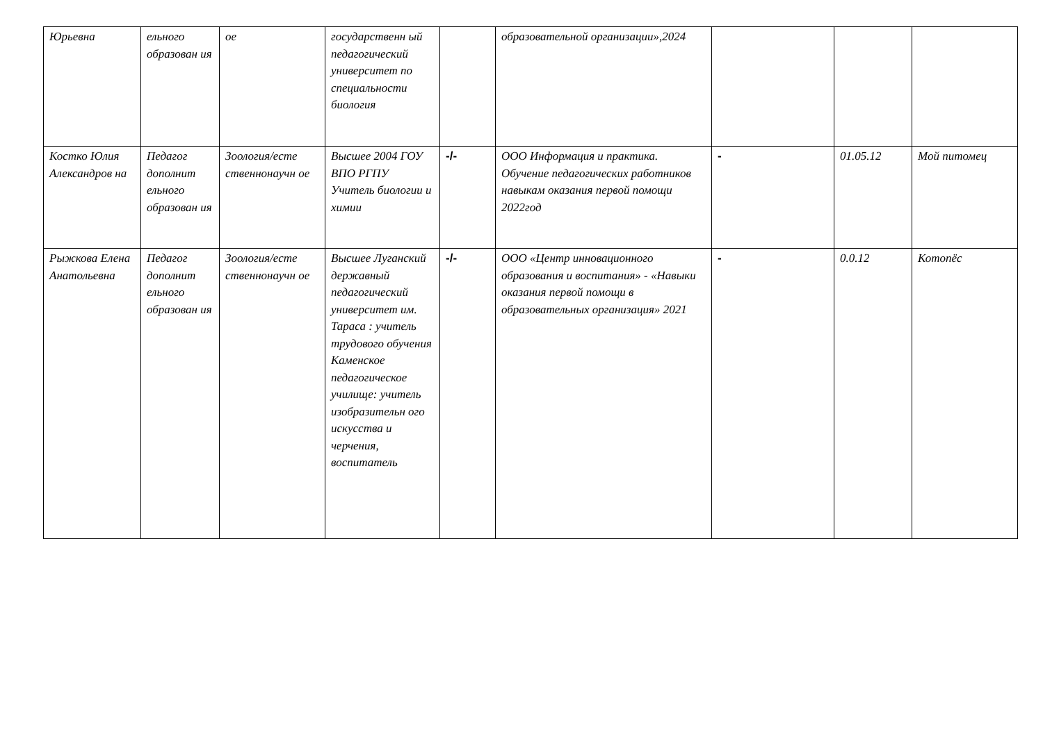| Юрьевна | ельного образован ия | ое | государственн ый педагогический университет по специальности биология | | образовательной организации»,2024 | | | |
| Костко Юлия Александров на | Педагог дополнит ельного образован ия | Зоология/есте ственнонаучн ое | Высшее 2004 ГОУ ВПО РГПУ Учитель биологии и химии | -/- | ООО Информация и практика. Обучение педагогических работников навыкам оказания первой помощи 2022год | - | 01.05.12 | Мой питомец |
| Рыжкова Елена Анатольевна | Педагог дополнит ельного образован ия | Зоология/есте ственнонаучн ое | Высшее Луганский державный педагогический университет им. Тараса : учитель трудового обучения Каменское педагогическое училище: учитель изобразительн ого искусства и черчения, воспитатель | -/- | ООО «Центр инновационного образования и воспитания» - «Навыки оказания первой помощи в образовательных организация» 2021 | - | 0.0.12 | Котопёс |